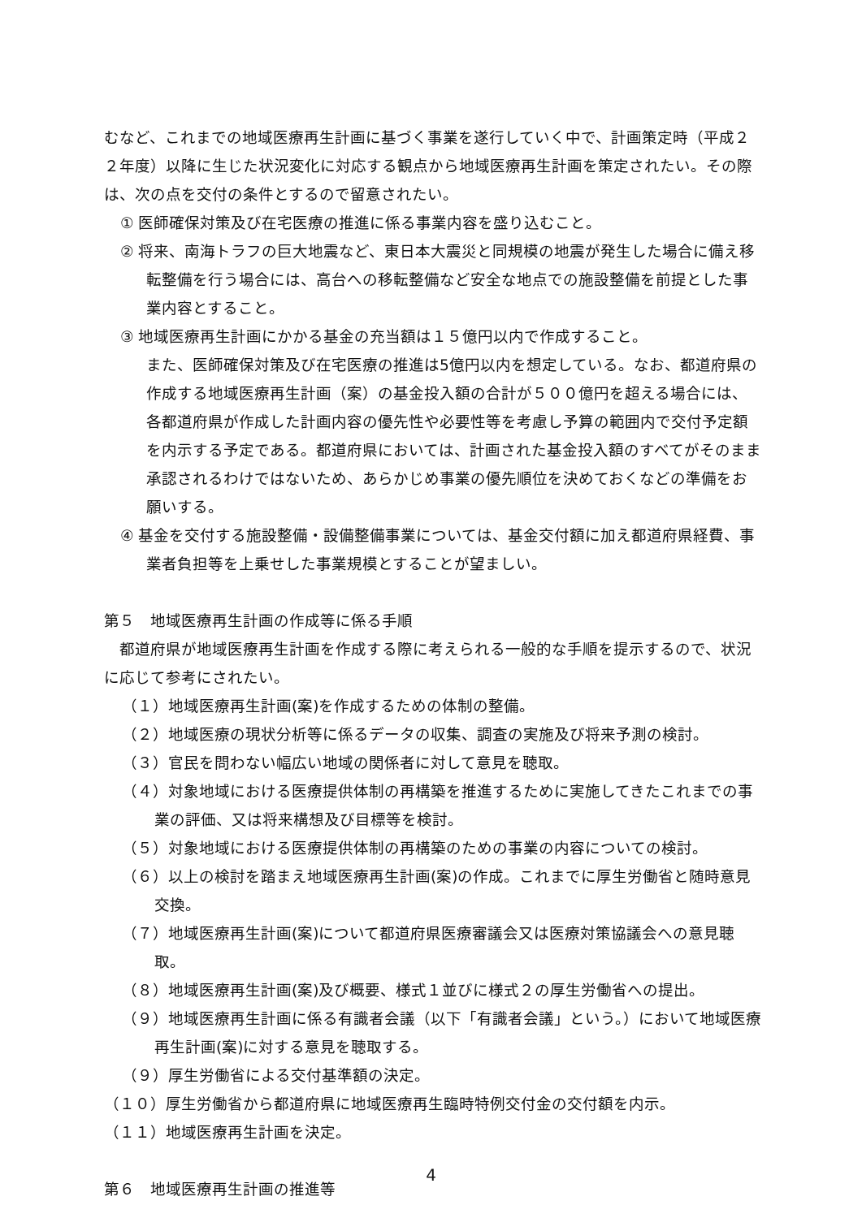むなど、これまでの地域医療再生計画に基づく事業を遂行していく中で、計画策定時（平成２２年度）以降に生じた状況変化に対応する観点から地域医療再生計画を策定されたい。その際は、次の点を交付の条件とするので留意されたい。
① 医師確保対策及び在宅医療の推進に係る事業内容を盛り込むこと。
② 将来、南海トラフの巨大地震など、東日本大震災と同規模の地震が発生した場合に備え移転整備を行う場合には、高台への移転整備など安全な地点での施設整備を前提とした事業内容とすること。
③ 地域医療再生計画にかかる基金の充当額は１５億円以内で作成すること。
また、医師確保対策及び在宅医療の推進は5億円以内を想定している。なお、都道府県の作成する地域医療再生計画（案）の基金投入額の合計が５００億円を超える場合には、各都道府県が作成した計画内容の優先性や必要性等を考慮し予算の範囲内で交付予定額を内示する予定である。都道府県においては、計画された基金投入額のすべてがそのまま承認されるわけではないため、あらかじめ事業の優先順位を決めておくなどの準備をお願いする。
④ 基金を交付する施設整備・設備整備事業については、基金交付額に加え都道府県経費、事業者負担等を上乗せした事業規模とすることが望ましい。
第５　地域医療再生計画の作成等に係る手順
　都道府県が地域医療再生計画を作成する際に考えられる一般的な手順を提示するので、状況に応じて参考にされたい。
（１）地域医療再生計画(案)を作成するための体制の整備。
（２）地域医療の現状分析等に係るデータの収集、調査の実施及び将来予測の検討。
（３）官民を問わない幅広い地域の関係者に対して意見を聴取。
（４）対象地域における医療提供体制の再構築を推進するために実施してきたこれまでの事業の評価、又は将来構想及び目標等を検討。
（５）対象地域における医療提供体制の再構築のための事業の内容についての検討。
（６）以上の検討を踏まえ地域医療再生計画(案)の作成。これまでに厚生労働省と随時意見交換。
（７）地域医療再生計画(案)について都道府県医療審議会又は医療対策協議会への意見聴取。
（８）地域医療再生計画(案)及び概要、様式１並びに様式２の厚生労働省への提出。
（９）地域医療再生計画に係る有識者会議（以下「有識者会議」という。）において地域医療再生計画(案)に対する意見を聴取する。
（９）厚生労働省による交付基準額の決定。
（１０）厚生労働省から都道府県に地域医療再生臨時特例交付金の交付額を内示。
（１１）地域医療再生計画を決定。
第６　地域医療再生計画の推進等
4